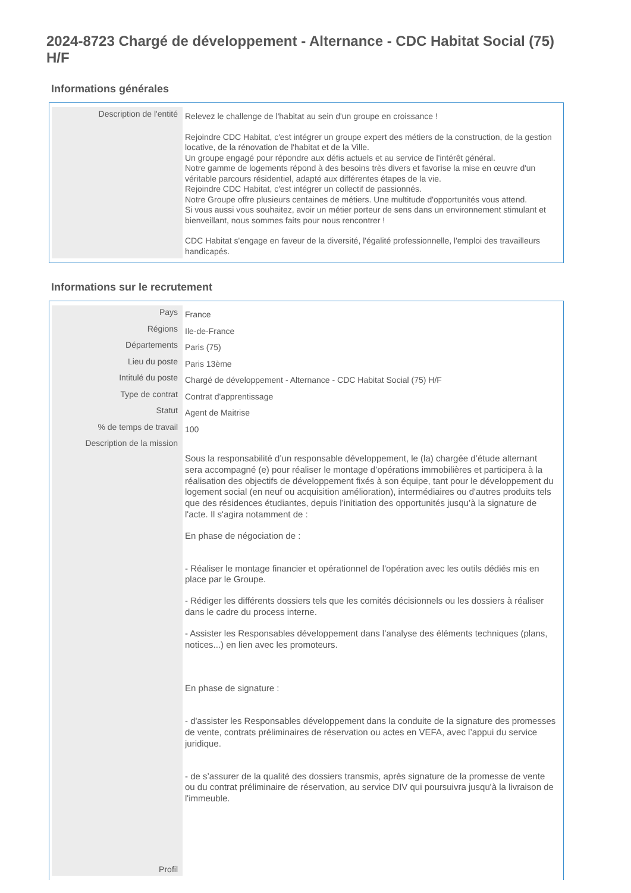2024-8723 Chargé de développement - Alternance - CDC Habitat Social (75) H/F
Informations générales
| Description de l'entité | Relevez le challenge de l'habitat au sein d'un groupe en croissance ! Rejoindre CDC Habitat, c'est intégrer un groupe expert des métiers de la construction, de la gestion locative, de la rénovation de l'habitat et de la Ville. Un groupe engagé pour répondre aux défis actuels et au service de l'intérêt général. Notre gamme de logements répond à des besoins très divers et favorise la mise en œuvre d'un véritable parcours résidentiel, adapté aux différentes étapes de la vie. Rejoindre CDC Habitat, c'est intégrer un collectif de passionnés. Notre Groupe offre plusieurs centaines de métiers. Une multitude d'opportunités vous attend. Si vous aussi vous souhaitez, avoir un métier porteur de sens dans un environnement stimulant et bienveillant, nous sommes faits pour nous rencontrer ! CDC Habitat s'engage en faveur de la diversité, l'égalité professionnelle, l'emploi des travailleurs handicapés. |
Informations sur le recrutement
| Pays | France |
| Régions | Ile-de-France |
| Départements | Paris (75) |
| Lieu du poste | Paris 13ème |
| Intitulé du poste | Chargé de développement - Alternance - CDC Habitat Social (75) H/F |
| Type de contrat | Contrat d'apprentissage |
| Statut | Agent de Maitrise |
| % de temps de travail | 100 |
| Description de la mission | Sous la responsabilité d’un responsable développement, le (la) chargée d’étude alternant sera accompagné (e) pour réaliser le montage d’opérations immobilières et participera à la réalisation des objectifs de développement fixés à son équipe, tant pour le développement du logement social (en neuf ou acquisition amélioration), intermédiaires ou d'autres produits tels que des résidences étudiantes, depuis l’initiation des opportunités jusqu’à la signature de l'acte. Il s'agira notamment de : En phase de négociation de : - Réaliser le montage financier et opérationnel de l'opération avec les outils dédiés mis en place par le Groupe. - Rédiger les différents dossiers tels que les comités décisionnels ou les dossiers à réaliser dans le cadre du process interne. - Assister les Responsables développement dans l’analyse des éléments techniques (plans, notices...) en lien avec les promoteurs. En phase de signature : - d'assister les Responsables développement dans la conduite de la signature des promesses de vente, contrats préliminaires de réservation ou actes en VEFA, avec l’appui du service juridique. - de s’assurer de la qualité des dossiers transmis, après signature de la promesse de vente ou du contrat préliminaire de réservation, au service DIV qui poursuivra jusqu'à la livraison de l'immeuble. |
| Profil | |